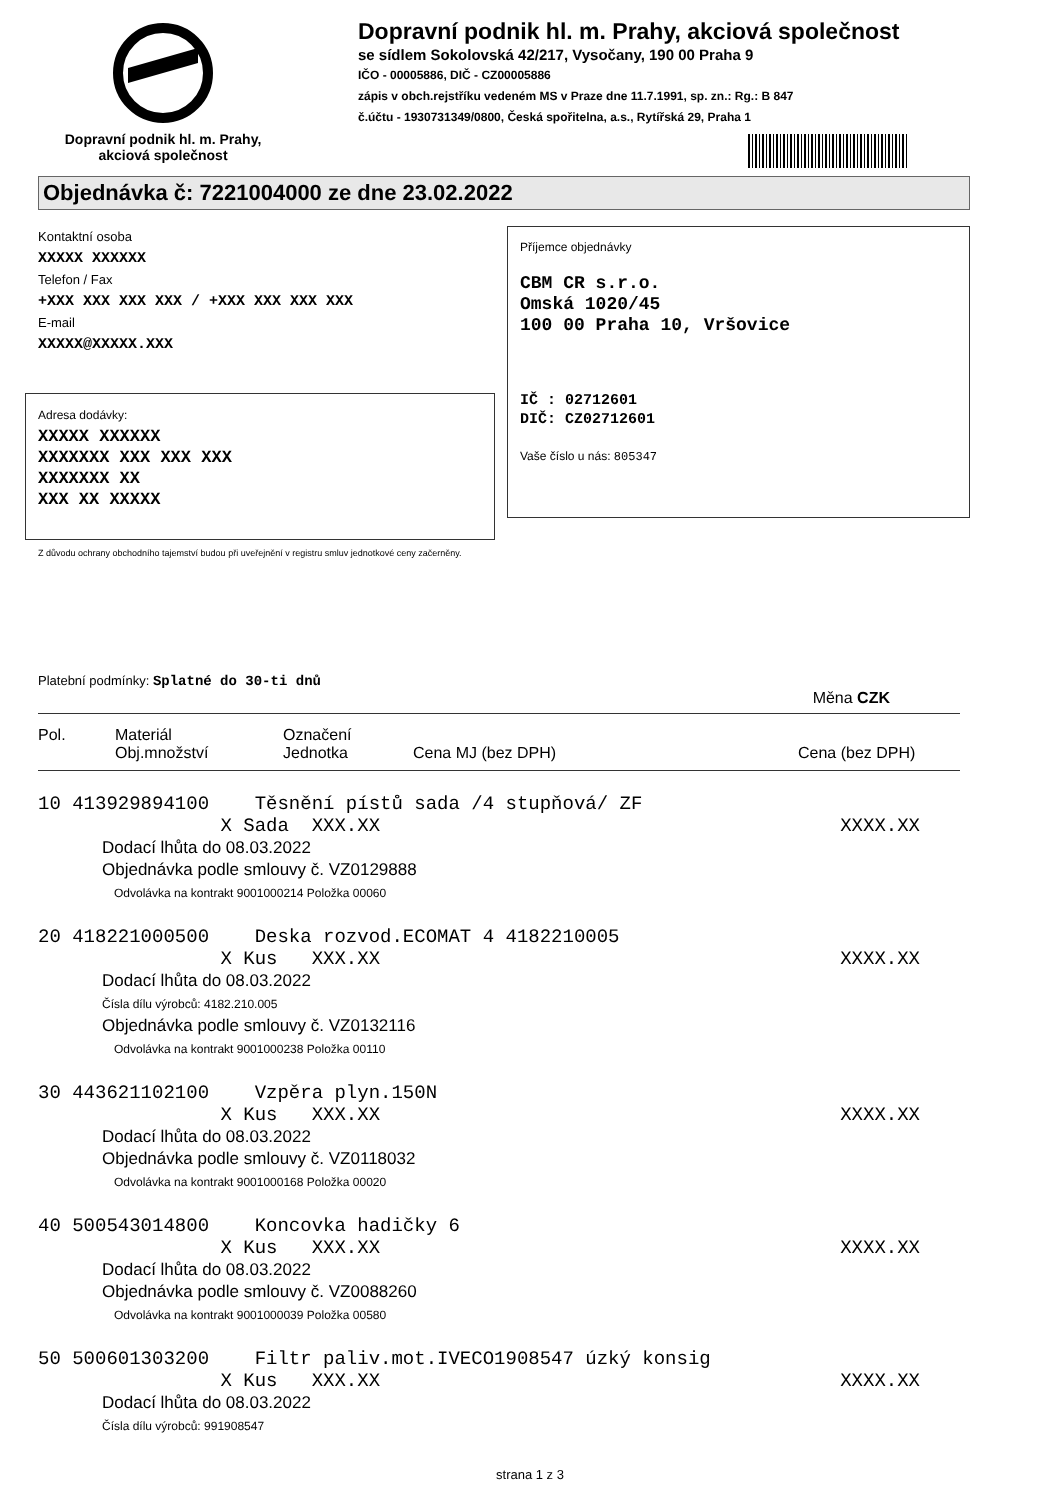Dopravní podnik hl. m. Prahy,
akciová společnost
Dopravní podnik hl. m. Prahy, akciová společnost
se sídlem Sokolovská 42/217, Vysočany, 190 00 Praha 9
IČO - 00005886, DIČ - CZ00005886
zápis v obch.rejstříku vedeném MS v Praze dne 11.7.1991, sp. zn.: Rg.: B 847
č.účtu - 1930731349/0800, Česká spořitelna, a.s., Rytířská 29, Praha 1
Objednávka č: 7221004000 ze dne 23.02.2022
Kontaktní osoba
XXXXX XXXXXX
Telefon / Fax
+XXX XXX XXX XXX / +XXX XXX XXX XXX
E-mail
XXXXX@XXXXX.XXX
Adresa dodávky:
XXXXX XXXXXX
XXXXXXX XXX XXX XXX
XXXXXXX XX
XXX XX XXXXX
Příjemce objednávky
CBM CR s.r.o.
Omská 1020/45
100 00 Praha 10, Vršovice
IČ : 02712601
DIČ: CZ02712601
Vaše číslo u nás: 805347
Z důvodu ochrany obchodního tajemství budou při uveřejnění v registru smluv jednotkové ceny začerněny.
Platební podmínky: Splatné do 30-ti dnů
Měna CZK
Pol. Materiál
Obj.množství
Označení
Jednotka
Cena MJ (bez DPH)
Cena (bez DPH)
10 413929894100 Těsnění pístů sada /4 stupňová/ ZF
X Sada XXX.XX XXXX.XX
Dodací lhůta do 08.03.2022
Objednávka podle smlouvy č. VZ0129888
Odvolávka na kontrakt 9001000214 Položka 00060
20 418221000500 Deska rozvod.ECOMAT 4 4182210005
X Kus XXX.XX XXXX.XX
Dodací lhůta do 08.03.2022
Čísla dílu výrobců: 4182.210.005
Objednávka podle smlouvy č. VZ0132116
Odvolávka na kontrakt 9001000238 Položka 00110
30 443621102100 Vzpěra plyn.150N
X Kus XXX.XX XXXX.XX
Dodací lhůta do 08.03.2022
Objednávka podle smlouvy č. VZ0118032
Odvolávka na kontrakt 9001000168 Položka 00020
40 500543014800 Koncovka hadičky 6
X Kus XXX.XX XXXX.XX
Dodací lhůta do 08.03.2022
Objednávka podle smlouvy č. VZ0088260
Odvolávka na kontrakt 9001000039 Položka 00580
50 500601303200 Filtr paliv.mot.IVECO1908547 úzký konsig
X Kus XXX.XX XXXX.XX
Dodací lhůta do 08.03.2022
Čísla dílu výrobců: 991908547
strana 1 z 3